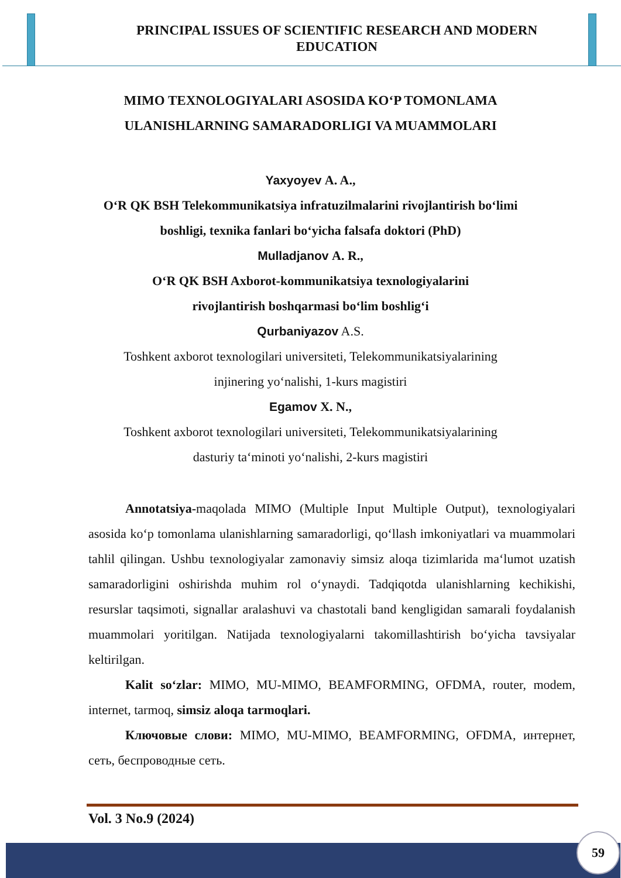PRINCIPAL ISSUES OF SCIENTIFIC RESEARCH AND MODERN EDUCATION
MIMO TEXNOLOGIYALARI ASOSIDA KO‘P TOMONLAMA ULANISHLARNING SAMARADORLIGI VA MUAMMOLARI
Yaxyoyev A. A.,
O‘R QK BSH Telekommunikatsiya infratuzilmalarini rivojlantirish bo‘limi boshligi, texnika fanlari bo‘yicha falsafa doktori (PhD)
Mulladjanov A. R.,
O‘R QK BSH Axborot-kommunikatsiya texnologiyalarini
rivojlantirish boshqarmasi bo‘lim boshlig‘i
Qurbaniyazov A.S.
Toshkent axborot texnologilari universiteti, Telekommunikatsiyalarining
injinering yo‘nalishi, 1-kurs magistiri
Egamov X. N.,
Toshkent axborot texnologilari universiteti, Telekommunikatsiyalarining
dasturiy ta‘minoti yo‘nalishi, 2-kurs magistiri
Annotatsiya-maqolada MIMO (Multiple Input Multiple Output), texnologiyalari asosida ko‘p tomonlama ulanishlarning samaradorligi, qo‘llash imkoniyatlari va muammolari tahlil qilingan. Ushbu texnologiyalar zamonaviy simsiz aloqa tizimlarida ma‘lumot uzatish samaradorligini oshirishda muhim rol o‘ynaydi. Tadqiqotda ulanishlarning kechikishi, resurslar taqsimoti, signallar aralashuvi va chastotali band kengligidan samarali foydalanish muammolari yoritilgan. Natijada texnologiyalarni takomillashtirish bo‘yicha tavsiyalar keltirilgan.
Kalit so‘zlar: MIMO, MU-MIMO, BEAMFORMING, OFDMA, router, modem, internet, tarmoq, simsiz aloqa tarmoqlari.
Ключовые слови: MIMO, MU-MIMO, BEAMFORMING, OFDMA, интернет, сеть, беспроводные сеть.
Vol. 3 No.9 (2024)
59